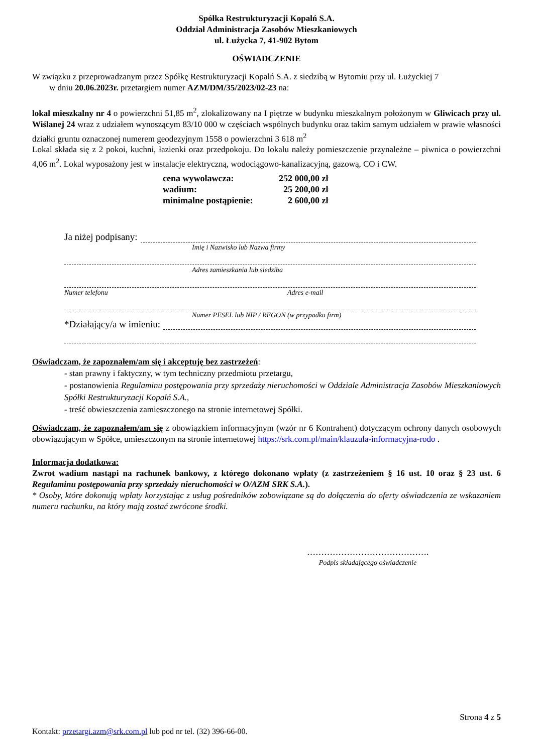Spółka Restrukturyzacji Kopalń S.A.
Oddział Administracja Zasobów Mieszkaniowych
ul. Łużycka 7, 41-902 Bytom
OŚWIADCZENIE
W związku z przeprowadzanym przez Spółkę Restrukturyzacji Kopalń S.A. z siedzibą w Bytomiu przy ul. Łużyckiej 7
w dniu 20.06.2023r. przetargiem numer AZM/DM/35/2023/02-23 na:
lokal mieszkalny nr 4 o powierzchni 51,85 m<sup>2</sup>, zlokalizowany na I piętrze w budynku mieszkalnym położonym w Gliwicach przy ul. Wiślanej 24 wraz z udziałem wynoszącym 83/10 000 w częściach wspólnych budynku oraz takim samym udziałem w prawie własności działki gruntu oznaczonej numerem geodezyjnym 1558 o powierzchni 3 618 m<sup>2</sup>
Lokal składa się z 2 pokoi, kuchni, łazienki oraz przedpokoju. Do lokalu należy pomieszczenie przynależne – piwnica o powierzchni 4,06 m<sup>2</sup>. Lokal wyposażony jest w instalacje elektryczną, wodociągowo-kanalizacyjną, gazową, CO i CW.
| cena wywoławcza: | 252 000,00 zł |
| wadium: | 25 200,00 zł |
| minimalne postąpienie: | 2 600,00 zł |
Ja niżej podpisany:
Imię i Nazwisko lub Nazwa firmy
Adres zamieszkania lub siedziba
Numer telefonu Adres e-mail
Numer PESEL lub NIP / REGON (w przypadku firm)
*Działający/a w imieniu:
Oświadczam, że zapoznałem/am się i akceptuję bez zastrzeżeń:
- stan prawny i faktyczny, w tym techniczny przedmiotu przetargu,
- postanowienia Regulaminu postępowania przy sprzedaży nieruchomości w Oddziale Administracja Zasobów Mieszkaniowych Spółki Restrukturyzacji Kopalń S.A.,
- treść obwieszczenia zamieszczonego na stronie internetowej Spółki.
Oświadczam, że zapoznałem/am się z obowiązkiem informacyjnym (wzór nr 6 Kontrahent) dotyczącym ochrony danych osobowych obowiązującym w Spółce, umieszczonym na stronie internetowej https://srk.com.pl/main/klauzula-informacyjna-rodo .
Informacja dodatkowa:
Zwrot wadium nastąpi na rachunek bankowy, z którego dokonano wpłaty (z zastrzeżeniem § 16 ust. 10 oraz § 23 ust. 6 Regulaminu postępowania przy sprzedaży nieruchomości w O/AZM SRK S.A.).
* Osoby, które dokonują wpłaty korzystając z usług pośredników zobowiązane są do dołączenia do oferty oświadczenia ze wskazaniem numeru rachunku, na który mają zostać zwrócone środki.
…………………………………….
Podpis składającego oświadczenie
Strona 4 z 5
Kontakt: przetargi.azm@srk.com.pl lub pod nr tel. (32) 396-66-00.